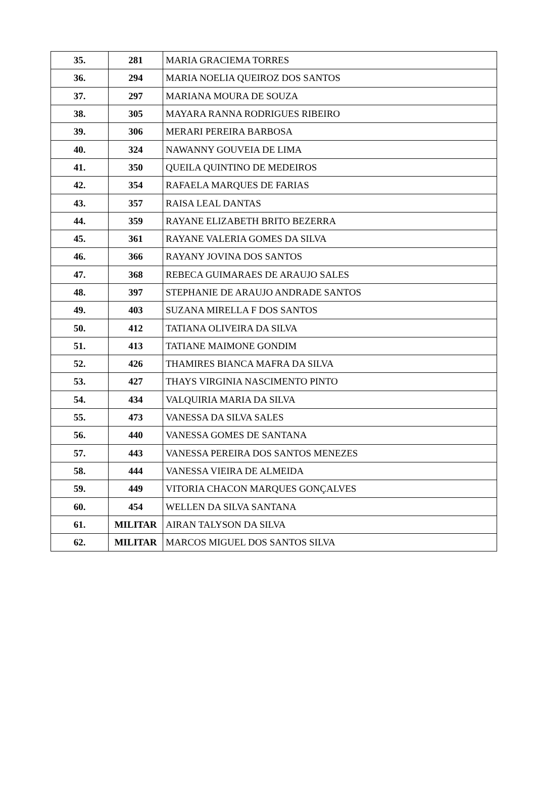| 35. | 281 | MARIA GRACIEMA TORRES |
| 36. | 294 | MARIA NOELIA QUEIROZ DOS SANTOS |
| 37. | 297 | MARIANA MOURA DE SOUZA |
| 38. | 305 | MAYARA RANNA RODRIGUES RIBEIRO |
| 39. | 306 | MERARI PEREIRA BARBOSA |
| 40. | 324 | NAWANNY GOUVEIA DE LIMA |
| 41. | 350 | QUEILA QUINTINO DE MEDEIROS |
| 42. | 354 | RAFAELA MARQUES DE FARIAS |
| 43. | 357 | RAISA LEAL DANTAS |
| 44. | 359 | RAYANE ELIZABETH BRITO BEZERRA |
| 45. | 361 | RAYANE VALERIA GOMES DA SILVA |
| 46. | 366 | RAYANY JOVINA DOS SANTOS |
| 47. | 368 | REBECA GUIMARAES DE ARAUJO SALES |
| 48. | 397 | STEPHANIE DE ARAUJO ANDRADE SANTOS |
| 49. | 403 | SUZANA MIRELLA F DOS SANTOS |
| 50. | 412 | TATIANA OLIVEIRA DA SILVA |
| 51. | 413 | TATIANE MAIMONE GONDIM |
| 52. | 426 | THAMIRES BIANCA MAFRA DA SILVA |
| 53. | 427 | THAYS VIRGINIA NASCIMENTO PINTO |
| 54. | 434 | VALQUIRIA MARIA DA SILVA |
| 55. | 473 | VANESSA DA SILVA SALES |
| 56. | 440 | VANESSA GOMES DE SANTANA |
| 57. | 443 | VANESSA PEREIRA DOS SANTOS MENEZES |
| 58. | 444 | VANESSA VIEIRA DE ALMEIDA |
| 59. | 449 | VITORIA CHACON MARQUES GONÇALVES |
| 60. | 454 | WELLEN DA SILVA SANTANA |
| 61. | MILITAR | AIRAN TALYSON DA SILVA |
| 62. | MILITAR | MARCOS MIGUEL DOS SANTOS SILVA |